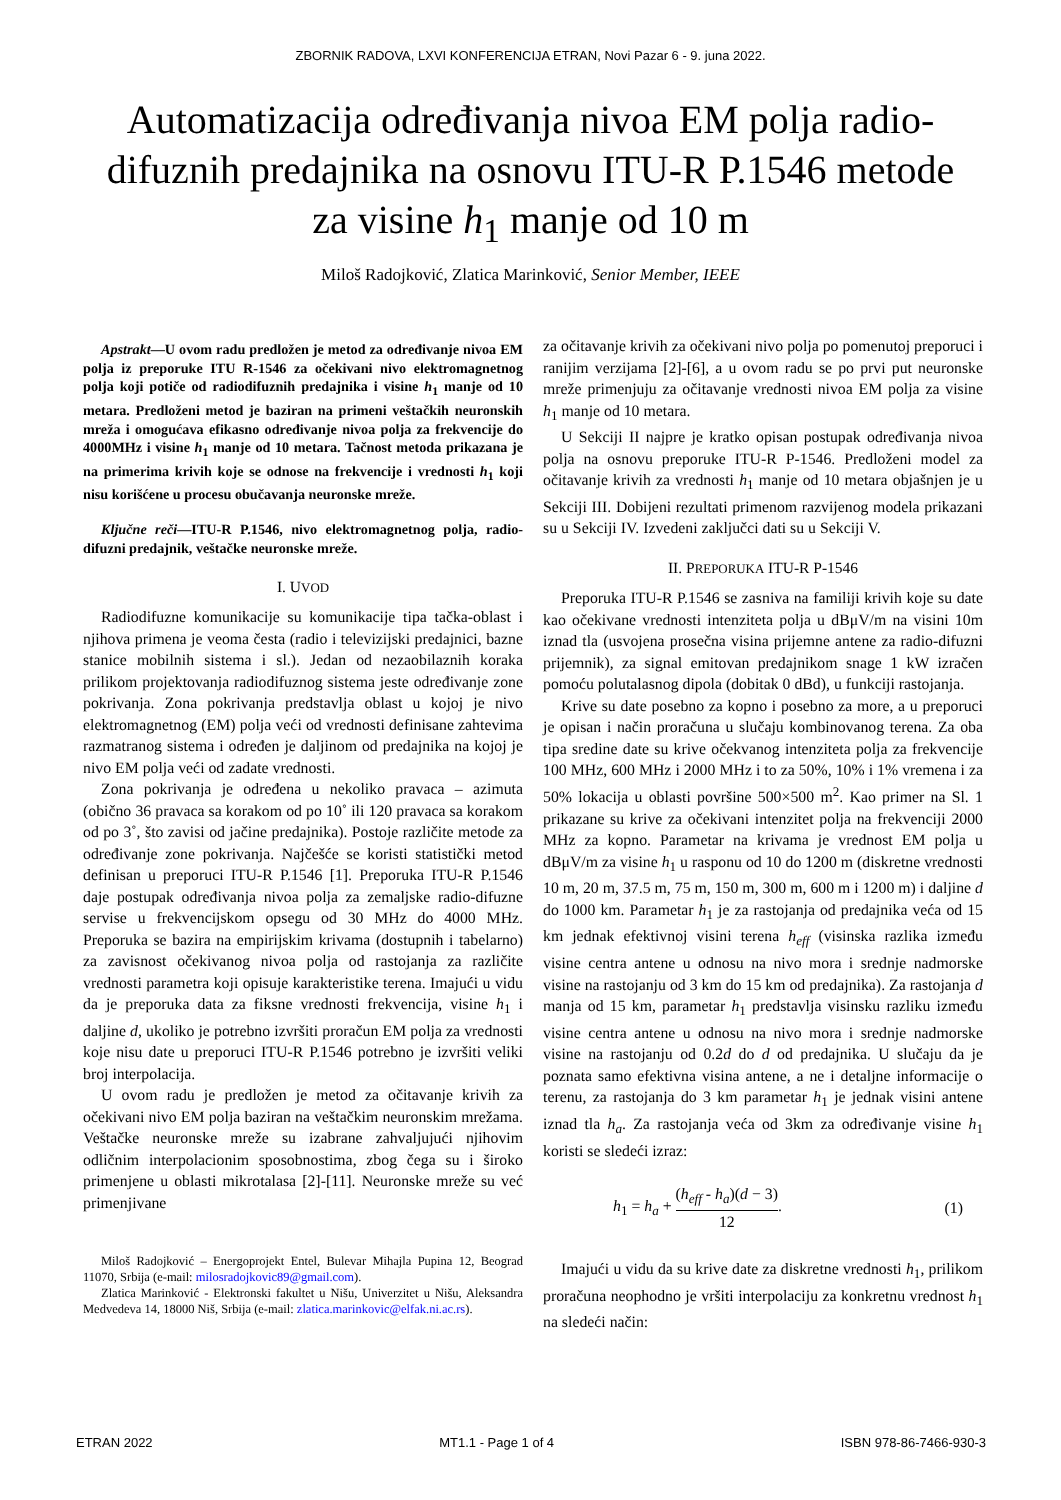ZBORNIK RADOVA, LXVI KONFERENCIJA ETRAN, Novi Pazar 6 - 9. juna 2022.
Automatizacija određivanja nivoa EM polja radio-difuznih predajnika na osnovu ITU-R P.1546 metode za visine h<sub>1</sub> manje od 10 m
Miloš Radojković, Zlatica Marinković, Senior Member, IEEE
Apstrakt—U ovom radu predložen je metod za određivanje nivoa EM polja iz preporuke ITU R-1546 za očekivani nivo elektromagnetnog polja koji potiče od radiodifuznih predajnika i visine h<sub>1</sub> manje od 10 metara. Predloženi metod je baziran na primeni veštačkih neuronskih mreža i omogućava efikasno određivanje nivoa polja za frekvencije do 4000MHz i visine h<sub>1</sub> manje od 10 metara. Tačnost metoda prikazana je na primerima krivih koje se odnose na frekvencije i vrednosti h<sub>1</sub> koji nisu korišćene u procesu obučavanja neuronske mreže.
Ključne reči—ITU-R P.1546, nivo elektromagnetnog polja, radio-difuzni predajnik, veštačke neuronske mreže.
I. UVOD
Radiodifuzne komunikacije su komunikacije tipa tačka-oblast i njihova primena je veoma česta (radio i televizijski predajnici, bazne stanice mobilnih sistema i sl.). Jedan od nezaobilaznih koraka prilikom projektovanja radiodifuznog sistema jeste određivanje zone pokrivanja. Zona pokrivanja predstavlja oblast u kojoj je nivo elektromagnetnog (EM) polja veći od vrednosti definisane zahtevima razmatranog sistema i određen je daljinom od predajnika na kojoj je nivo EM polja veći od zadate vrednosti.
Zona pokrivanja je određena u nekoliko pravaca – azimuta (obično 36 pravaca sa korakom od po 10˚ ili 120 pravaca sa korakom od po 3˚, što zavisi od jačine predajnika). Postoje različite metode za određivanje zone pokrivanja. Najčešće se koristi statistički metod definisan u preporuci ITU-R P.1546 [1]. Preporuka ITU-R P.1546 daje postupak određivanja nivoa polja za zemaljske radio-difuzne servise u frekvencijskom opsegu od 30 MHz do 4000 MHz. Preporuka se bazira na empirijskim krivama (dostupnih i tabelarno) za zavisnost očekivanog nivoa polja od rastojanja za različite vrednosti parametra koji opisuje karakteristike terena. Imajući u vidu da je preporuka data za fiksne vrednosti frekvencija, visine h<sub>1</sub> i daljine d, ukoliko je potrebno izvršiti proračun EM polja za vrednosti koje nisu date u preporuci ITU-R P.1546 potrebno je izvršiti veliki broj interpolacija.
U ovom radu je predložen je metod za očitavanje krivih za očekivani nivo EM polja baziran na veštačkim neuronskim mrežama. Veštačke neuronske mreže su izabrane zahvaljujući njihovim odličnim interpolacionim sposobnostima, zbog čega su i široko primenjene u oblasti mikrotalasa [2]-[11]. Neuronske mreže su već primenjivane
Miloš Radojković – Energoprojekt Entel, Bulevar Mihajla Pupina 12, Beograd 11070, Srbija (e-mail: milosradojkovic89@gmail.com).
Zlatica Marinković - Elektronski fakultet u Nišu, Univerzitet u Nišu, Aleksandra Medvedeva 14, 18000 Niš, Srbija (e-mail: zlatica.marinkovic@elfak.ni.ac.rs).
za očitavanje krivih za očekivani nivo polja po pomenutoj preporuci i ranijim verzijama [2]-[6], a u ovom radu se po prvi put neuronske mreže primenjuju za očitavanje vrednosti nivoa EM polja za visine h<sub>1</sub> manje od 10 metara.
U Sekciji II najpre je kratko opisan postupak određivanja nivoa polja na osnovu preporuke ITU-R P-1546. Predloženi model za očitavanje krivih za vrednosti h<sub>1</sub> manje od 10 metara objašnjen je u Sekciji III. Dobijeni rezultati primenom razvijenog modela prikazani su u Sekciji IV. Izvedeni zaključci dati su u Sekciji V.
II. PREPORUKA ITU-R P-1546
Preporuka ITU-R P.1546 se zasniva na familiji krivih koje su date kao očekivane vrednosti intenziteta polja u dBμV/m na visini 10m iznad tla (usvojena prosečna visina prijemne antene za radio-difuzni prijemnik), za signal emitovan predajnikom snage 1 kW izračen pomoću polutalasnog dipola (dobitak 0 dBd), u funkciji rastojanja.
Krive su date posebno za kopno i posebno za more, a u preporuci je opisan i način proračuna u slučaju kombinovanog terena. Za oba tipa sredine date su krive očekvanog intenziteta polja za frekvencije 100 MHz, 600 MHz i 2000 MHz i to za 50%, 10% i 1% vremena i za 50% lokacija u oblasti površine 500×500 m<sup>2</sup>. Kao primer na Sl. 1 prikazane su krive za očekivani intenzitet polja na frekvenciji 2000 MHz za kopno. Parametar na krivama je vrednost EM polja u dBμV/m za visine h<sub>1</sub> u rasponu od 10 do 1200 m (diskretne vrednosti 10 m, 20 m, 37.5 m, 75 m, 150 m, 300 m, 600 m i 1200 m) i daljine d do 1000 km. Parametar h<sub>1</sub> je za rastojanja od predajnika veća od 15 km jednak efektivnoj visini terena h<sub>eff</sub> (visinska razlika između visine centra antene u odnosu na nivo mora i srednje nadmorske visine na rastojanju od 3 km do 15 km od predajnika). Za rastojanja d manja od 15 km, parametar h<sub>1</sub> predstavlja visinsku razliku između visine centra antene u odnosu na nivo mora i srednje nadmorske visine na rastojanju od 0.2d do d od predajnika. U slučaju da je poznata samo efektivna visina antene, a ne i detaljne informacije o terenu, za rastojanja do 3 km parametar h<sub>1</sub> je jednak visini antene iznad tla h<sub>a</sub>. Za rastojanja veća od 3km za određivanje visine h<sub>1</sub> koristi se sledeći izraz:
h<sub>1</sub> = h<sub>a</sub> + (h<sub>eff</sub> - h<sub>a</sub>)(d − 3) 12. (1)
Imajući u vidu da su krive date za diskretne vrednosti h<sub>1</sub>, prilikom proračuna neophodno je vršiti interpolaciju za konkretnu vrednost h<sub>1</sub> na sledeći način:
ETRAN 2022 MT1.1 - Page 1 of 4 ISBN 978-86-7466-930-3